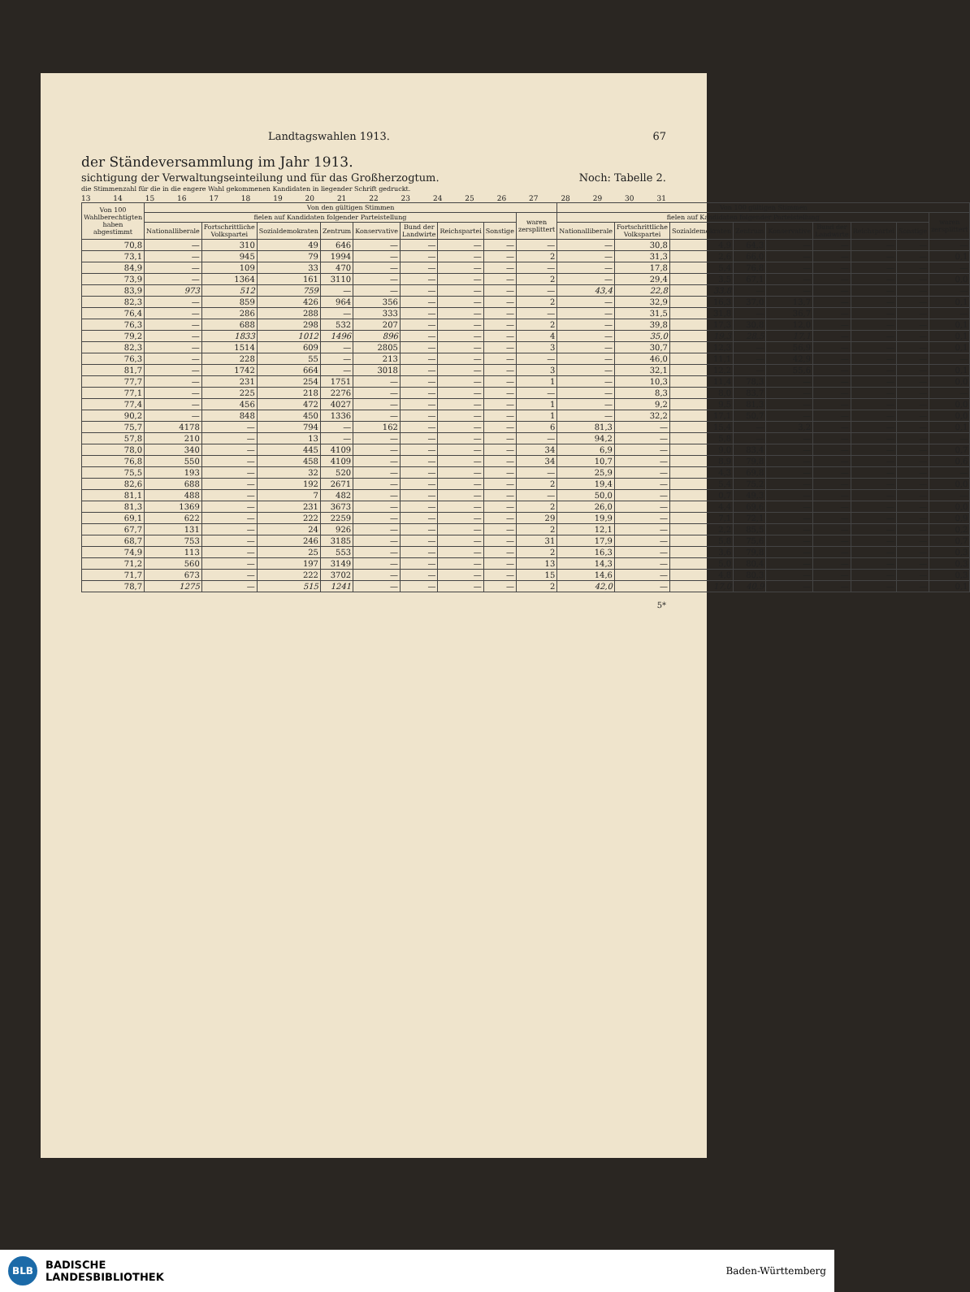Landtagswahlen 1913. 67
der Ständeversammlung im Jahr 1913.
sichtigung der Verwaltungseinteilung und für das Großherzogtum. Noch: Tabelle 2.
die Stimmenzahl für die in die engere Wahl gekommenen Kandidaten in liegender Schrift gedruckt.
13 14 15 16 17 18 19 20 21 22 23 24 25 26 27 28 29 30 31
| Von 100 Wahlberechtigten haben abgestimmt | Von den gültigen Stimmen | | | | | | | | | Von 100 gültigen Stimmen | | | | | | | | |
| --- | --- | --- | --- | --- | --- | --- | --- | --- | --- | --- | --- | --- | --- | --- | --- | --- | --- | --- |
| | fielen auf Kandidaten folgender Parteistellung | | | | | | | | waren zersplittert | fielen auf Kandidaten folgender Parteistellung | | | | | | | | waren zersplittert |
| | Nationalliberale | Fortschrittliche Volkspartei | Sozialdemokraten | Zentrum | Konservative | Bund der Landwirte | Reichspartei | Sonstige | | Nationalliberale | Fortschrittliche Volkspartei | Sozialdemokraten | Zentrum | Konservative | Bund der Landwirte | Reichspartei | Sonstige | |
| 70,8 | — | 310 | 49 | 646 | — | — | — | — | — | — | 30,8 | 4,9 | 64,3 | — | — | — | — | — |
| 73,1 | — | 945 | 79 | 1994 | — | — | — | — | 2 | — | 31,3 | 2,6 | 66,0 | — | — | — | — | 0,1 |
| 84,9 | — | 109 | 33 | 470 | — | — | — | — | — | — | 17,8 | 5,4 | 76,8 | — | — | — | — | — |
| 73,9 | — | 1364 | 161 | 3110 | — | — | — | — | 2 | — | 29,4 | 3,5 | 67,1 | — | — | — | — | 0,0 |
| 83,9 | 973 | 512 | 759 | — | — | — | — | — | — | 43,4 | 22,8 | 33,8 | — | — | — | — | — | — |
| 82,3 | — | 859 | 426 | 964 | 356 | — | — | — | 2 | — | 32,9 | 16,3 | 37,0 | 13,7 | — | — | — | 0,1 |
| 76,4 | — | 286 | 288 | — | 333 | — | — | — | — | — | 31,5 | 31,8 | — | 36,7 | — | — | — | — |
| 76,3 | — | 688 | 298 | 532 | 207 | — | — | — | 2 | — | 39,8 | 17,3 | 30,8 | 12,0 | — | — | — | 0,1 |
| 79,2 | — | 1833 | 1012 | 1496 | 896 | — | — | — | 4 | — | 35,0 | 19,3 | 28,5 | 17,1 | — | — | — | 0,1 |
| 82,3 | — | 1514 | 609 | — | 2805 | — | — | — | 3 | — | 30,7 | 12,3 | — | 56,9 | — | — | — | 0,1 |
| 76,3 | — | 228 | 55 | — | 213 | — | — | — | — | — | 46,0 | 11,1 | — | 42,9 | — | — | — | — |
| 81,7 | — | 1742 | 664 | — | 3018 | — | — | — | 3 | — | 32,1 | 12,2 | — | 55,6 | — | — | — | 0,1 |
| 77,7 | — | 231 | 254 | 1751 | — | — | — | — | 1 | — | 10,3 | 11,4 | 78,3 | — | — | — | — | 0,0 |
| 77,1 | — | 225 | 218 | 2276 | — | — | — | — | — | — | 8,3 | 8,0 | 83,7 | — | — | — | — | — |
| 77,4 | — | 456 | 472 | 4027 | — | — | — | — | 1 | — | 9,2 | 9,5 | 81,3 | — | — | — | — | 0,0 |
| 90,2 | — | 848 | 450 | 1336 | — | — | — | — | 1 | — | 32,2 | 17,1 | 50,7 | — | — | — | — | 0,0 |
| 75,7 | 4178 | — | 794 | — | 162 | — | — | — | 6 | 81,3 | — | 15,4 | — | 3,2 | — | — | — | 0,1 |
| 57,8 | 210 | — | 13 | — | — | — | — | — | — | 94,2 | — | 5,8 | — | — | — | — | — | — |
| 78,0 | 340 | — | 445 | 4109 | — | — | — | — | 34 | 6,9 | — | 9,0 | 83,4 | — | — | — | — | 0,7 |
| 76,8 | 550 | — | 458 | 4109 | — | — | — | — | 34 | 10,7 | — | 8,9 | 79,8 | — | — | — | — | 0,6 |
| 75,5 | 193 | — | 32 | 520 | — | — | — | — | — | 25,9 | — | 4,3 | 69,8 | — | — | — | — | — |
| 82,6 | 688 | — | 192 | 2671 | — | — | — | — | 2 | 19,4 | — | 5,4 | 75,2 | — | — | — | — | 0,0 |
| 81,1 | 488 | — | 7 | 482 | — | — | — | — | — | 50,0 | — | 0,7 | 49,3 | — | — | — | — | — |
| 81,3 | 1369 | — | 231 | 3673 | — | — | — | — | 2 | 26,0 | — | 4,4 | 69,6 | — | — | — | — | 0,0 |
| 69,1 | 622 | — | 222 | 2259 | — | — | — | — | 29 | 19,9 | — | 7,1 | 72,1 | — | — | — | — | 0,9 |
| 67,7 | 131 | — | 24 | 926 | — | — | — | — | 2 | 12,1 | — | 2,2 | 85,5 | — | — | — | — | 0,2 |
| 68,7 | 753 | — | 246 | 3185 | — | — | — | — | 31 | 17,9 | — | 5,8 | 75,6 | — | — | — | — | 0,7 |
| 74,9 | 113 | — | 25 | 553 | — | — | — | — | 2 | 16,3 | — | 3,6 | 79,8 | — | — | — | — | 0,3 |
| 71,2 | 560 | — | 197 | 3149 | — | — | — | — | 13 | 14,3 | — | 5,0 | 80,4 | — | — | — | — | 0,3 |
| 71,7 | 673 | — | 222 | 3702 | — | — | — | — | 15 | 14,6 | — | 4,8 | 80,3 | — | — | — | — | 0,3 |
| 78,7 | 1275 | — | 515 | 1241 | — | — | — | — | 2 | 42,0 | — | 17,0 | 40,9 | — | — | — | — | 0,1 |
5*
BLB
BADISCHE
LANDESBIBLIOTHEK
Baden-Württemberg